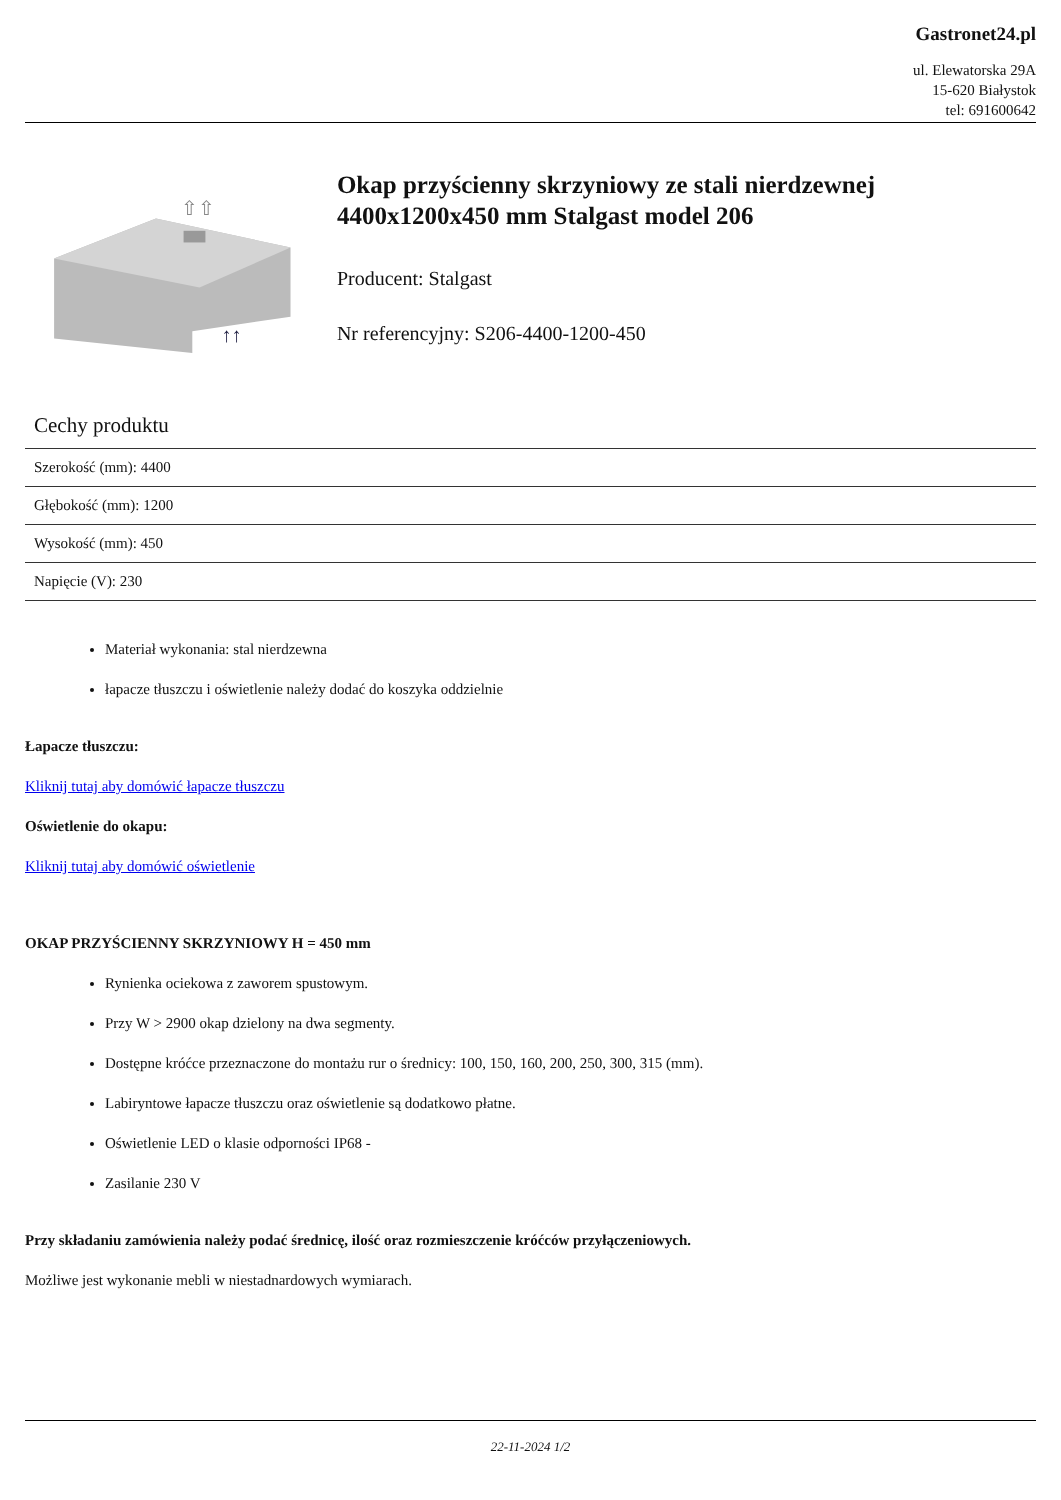Gastronet24.pl
ul. Elewatorska 29A
15-620 Białystok
tel: 691600642
↑↑
⇧⇧
Okap przyścienny skrzyniowy ze stali nierdzewnej 4400x1200x450 mm Stalgast model 206
Producent: Stalgast
Nr referencyjny: S206-4400-1200-450
Cechy produktu
| Szerokość (mm): 4400 |
| Głębokość (mm): 1200 |
| Wysokość (mm): 450 |
| Napięcie (V): 230 |
Materiał wykonania: stal nierdzewna
łapacze tłuszczu i oświetlenie należy dodać do koszyka oddzielnie
Łapacze tłuszczu:
Kliknij tutaj aby domówić łapacze tłuszczu
Oświetlenie do okapu:
Kliknij tutaj aby domówić oświetlenie
OKAP PRZYŚCIENNY SKRZYNIOWY H = 450 mm
Rynienka ociekowa z zaworem spustowym.
Przy W > 2900 okap dzielony na dwa segmenty.
Dostępne króćce przeznaczone do montażu rur o średnicy: 100, 150, 160, 200, 250, 300, 315 (mm).
Labiryntowe łapacze tłuszczu oraz oświetlenie są dodatkowo płatne.
Oświetlenie LED o klasie odporności IP68 -
Zasilanie 230 V
Przy składaniu zamówienia należy podać średnicę, ilość oraz rozmieszczenie króćców przyłączeniowych.
Możliwe jest wykonanie mebli w niestadnardowych wymiarach.
22-11-2024 1/2